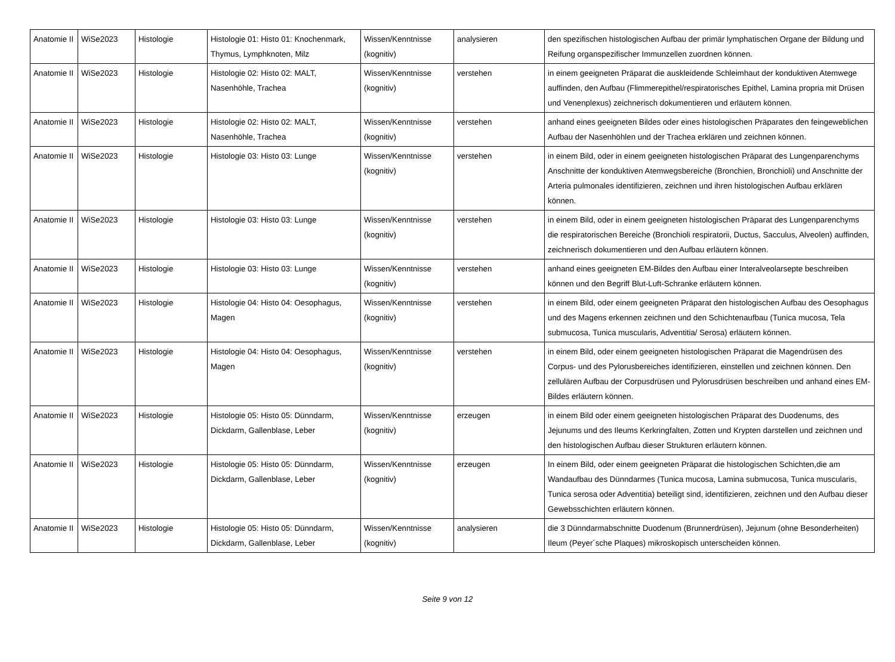| Anatomie II | WiSe2023 | Histologie | Histologie 01: Histo 01: Knochenmark, Thymus, Lymphknoten, Milz | Wissen/Kenntnisse (kognitiv) | analysieren | den spezifischen histologischen Aufbau der primär lymphatischen Organe der Bildung und Reifung organspezifischer Immunzellen zuordnen können. |
| Anatomie II | WiSe2023 | Histologie | Histologie 02: Histo 02: MALT, Nasenhöhle, Trachea | Wissen/Kenntnisse (kognitiv) | verstehen | in einem geeigneten Präparat die auskleidende Schleimhaut der konduktiven Atemwege auffinden, den Aufbau (Flimmerepithel/respiratorisches Epithel, Lamina propria mit Drüsen und Venenplexus) zeichnerisch dokumentieren und erläutern können. |
| Anatomie II | WiSe2023 | Histologie | Histologie 02: Histo 02: MALT, Nasenhöhle, Trachea | Wissen/Kenntnisse (kognitiv) | verstehen | anhand eines geeigneten Bildes oder eines histologischen Präparates den feingeweblichen Aufbau der Nasenhöhlen und der Trachea erklären und zeichnen können. |
| Anatomie II | WiSe2023 | Histologie | Histologie 03: Histo 03: Lunge | Wissen/Kenntnisse (kognitiv) | verstehen | in einem Bild, oder in einem geeigneten histologischen Präparat des Lungenparenchyms Anschnitte der konduktiven Atemwegsbereiche (Bronchien, Bronchioli) und Anschnitte der Arteria pulmonales identifizieren, zeichnen und ihren histologischen Aufbau erklären können. |
| Anatomie II | WiSe2023 | Histologie | Histologie 03: Histo 03: Lunge | Wissen/Kenntnisse (kognitiv) | verstehen | in einem Bild, oder in einem geeigneten histologischen Präparat des Lungenparenchyms die respiratorischen Bereiche (Bronchioli respiratorii, Ductus, Sacculus, Alveolen) auffinden, zeichnerisch dokumentieren und den Aufbau erläutern können. |
| Anatomie II | WiSe2023 | Histologie | Histologie 03: Histo 03: Lunge | Wissen/Kenntnisse (kognitiv) | verstehen | anhand eines geeigneten EM-Bildes den Aufbau einer Interalveolarsepte beschreiben können und den Begriff Blut-Luft-Schranke erläutern können. |
| Anatomie II | WiSe2023 | Histologie | Histologie 04: Histo 04: Oesophagus, Magen | Wissen/Kenntnisse (kognitiv) | verstehen | in einem Bild, oder einem geeigneten Präparat den histologischen Aufbau des Oesophagus und des Magens erkennen zeichnen und den Schichtenaufbau (Tunica mucosa, Tela submucosa, Tunica muscularis, Adventitia/ Serosa) erläutern können. |
| Anatomie II | WiSe2023 | Histologie | Histologie 04: Histo 04: Oesophagus, Magen | Wissen/Kenntnisse (kognitiv) | verstehen | in einem Bild, oder einem geeigneten histologischen Präparat die Magendrüsen des Corpus- und des Pylorusbereiches identifizieren, einstellen und zeichnen können. Den zellulären Aufbau der Corpusdrüsen und Pylorusdrüsen beschreiben und anhand eines EM-Bildes erläutern können. |
| Anatomie II | WiSe2023 | Histologie | Histologie 05: Histo 05: Dünndarm, Dickdarm, Gallenblase, Leber | Wissen/Kenntnisse (kognitiv) | erzeugen | in einem Bild oder einem geeigneten histologischen Präparat des Duodenums, des Jejunums und des Ileums Kerkringfalten, Zotten und Krypten darstellen und zeichnen und den histologischen Aufbau dieser Strukturen erläutern können. |
| Anatomie II | WiSe2023 | Histologie | Histologie 05: Histo 05: Dünndarm, Dickdarm, Gallenblase, Leber | Wissen/Kenntnisse (kognitiv) | erzeugen | In einem Bild, oder einem geeigneten Präparat die histologischen Schichten,die am Wandaufbau des Dünndarmes (Tunica mucosa, Lamina submucosa, Tunica muscularis, Tunica serosa oder Adventitia) beteiligt sind, identifizieren, zeichnen und den Aufbau dieser Gewebsschichten erläutern können. |
| Anatomie II | WiSe2023 | Histologie | Histologie 05: Histo 05: Dünndarm, Dickdarm, Gallenblase, Leber | Wissen/Kenntnisse (kognitiv) | analysieren | die 3 Dünndarmabschnitte Duodenum (Brunnerdrüsen), Jejunum (ohne Besonderheiten) Ileum (Peyer´sche Plaques) mikroskopisch unterscheiden können. |
Seite 9 von 12